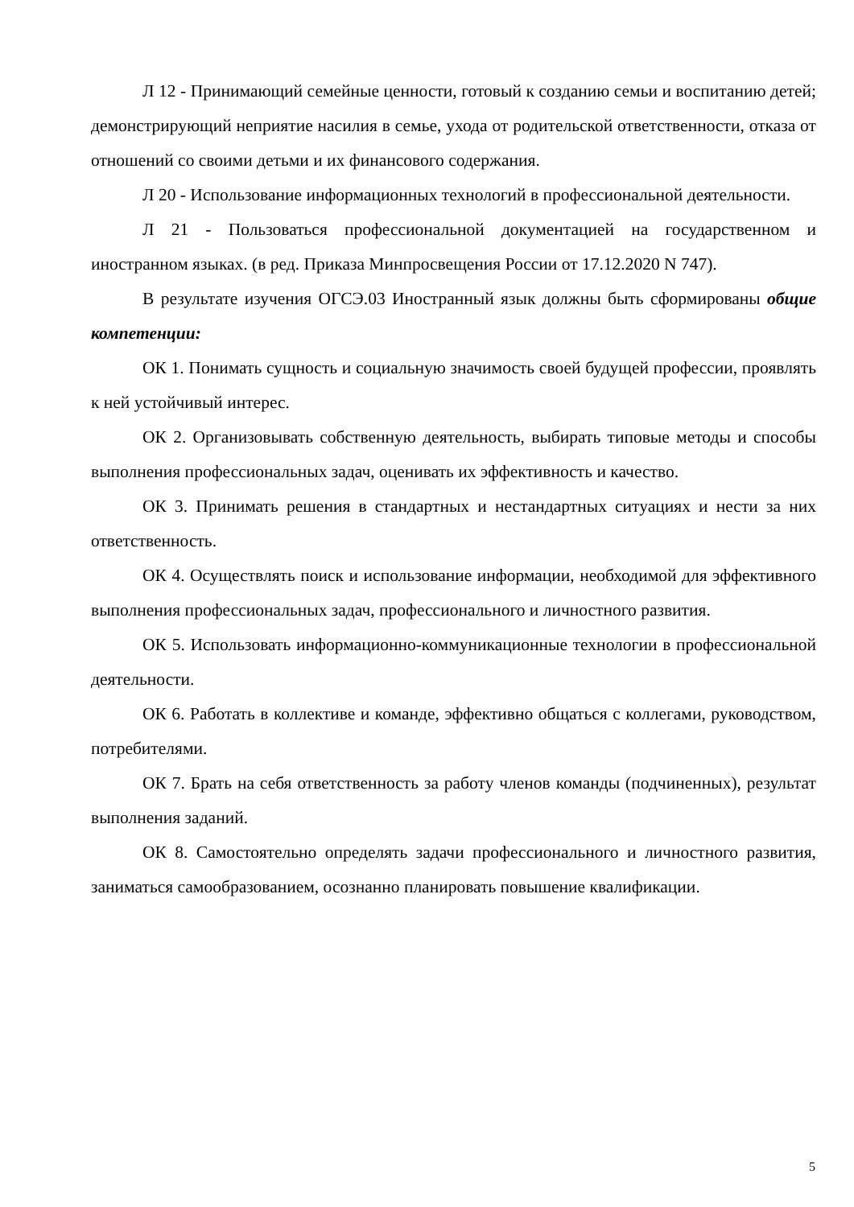Л 12 - Принимающий семейные ценности, готовый к созданию семьи и воспитанию детей; демонстрирующий неприятие насилия в семье, ухода от родительской ответственности, отказа от отношений со своими детьми и их финансового содержания.
Л 20 - Использование информационных технологий в профессиональной деятельности.
Л 21 - Пользоваться профессиональной документацией на государственном и иностранном языках. (в ред. Приказа Минпросвещения России от 17.12.2020 N 747).
В результате изучения ОГСЭ.03 Иностранный язык должны быть сформированы общие компетенции:
ОК 1. Понимать сущность и социальную значимость своей будущей профессии, проявлять к ней устойчивый интерес.
ОК 2. Организовывать собственную деятельность, выбирать типовые методы и способы выполнения профессиональных задач, оценивать их эффективность и качество.
ОК 3. Принимать решения в стандартных и нестандартных ситуациях и нести за них ответственность.
ОК 4. Осуществлять поиск и использование информации, необходимой для эффективного выполнения профессиональных задач, профессионального и личностного развития.
ОК 5. Использовать информационно-коммуникационные технологии в профессиональной деятельности.
ОК 6. Работать в коллективе и команде, эффективно общаться с коллегами, руководством, потребителями.
ОК 7. Брать на себя ответственность за работу членов команды (подчиненных), результат выполнения заданий.
ОК 8. Самостоятельно определять задачи профессионального и личностного развития, заниматься самообразованием, осознанно планировать повышение квалификации.
5